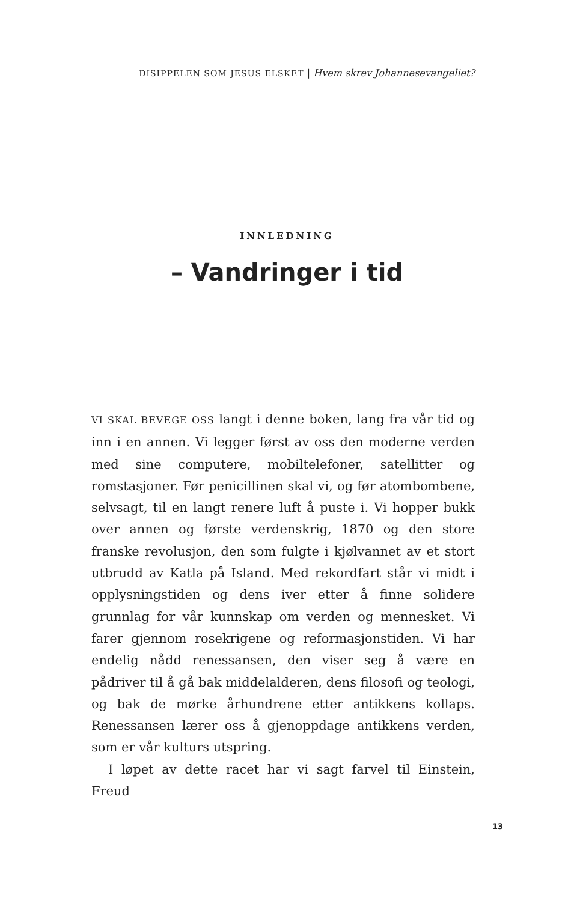DISIPPELEN SOM JESUS ELSKET | Hvem skrev Johannesevangeliet?
INNLEDNING
– Vandringer i tid
VI SKAL BEVEGE OSS langt i denne boken, lang fra vår tid og inn i en annen. Vi legger først av oss den moderne verden med sine computere, mobiltelefoner, satellitter og romstasjoner. Før penicillinen skal vi, og før atombombene, selvsagt, til en langt renere luft å puste i. Vi hopper bukk over annen og første verdenskrig, 1870 og den store franske revolusjon, den som fulgte i kjølvannet av et stort utbrudd av Katla på Island. Med rekordfart står vi midt i opplysningstiden og dens iver etter å finne solidere grunnlag for vår kunnskap om verden og mennesket. Vi farer gjennom rosekrigene og reformasjonstiden. Vi har endelig nådd renessansen, den viser seg å være en pådriver til å gå bak middelalderen, dens filosofi og teologi, og bak de mørke århundrene etter antikkens kollaps. Renessansen lærer oss å gjenoppdage antikkens verden, som er vår kulturs utspring.
I løpet av dette racet har vi sagt farvel til Einstein, Freud
13